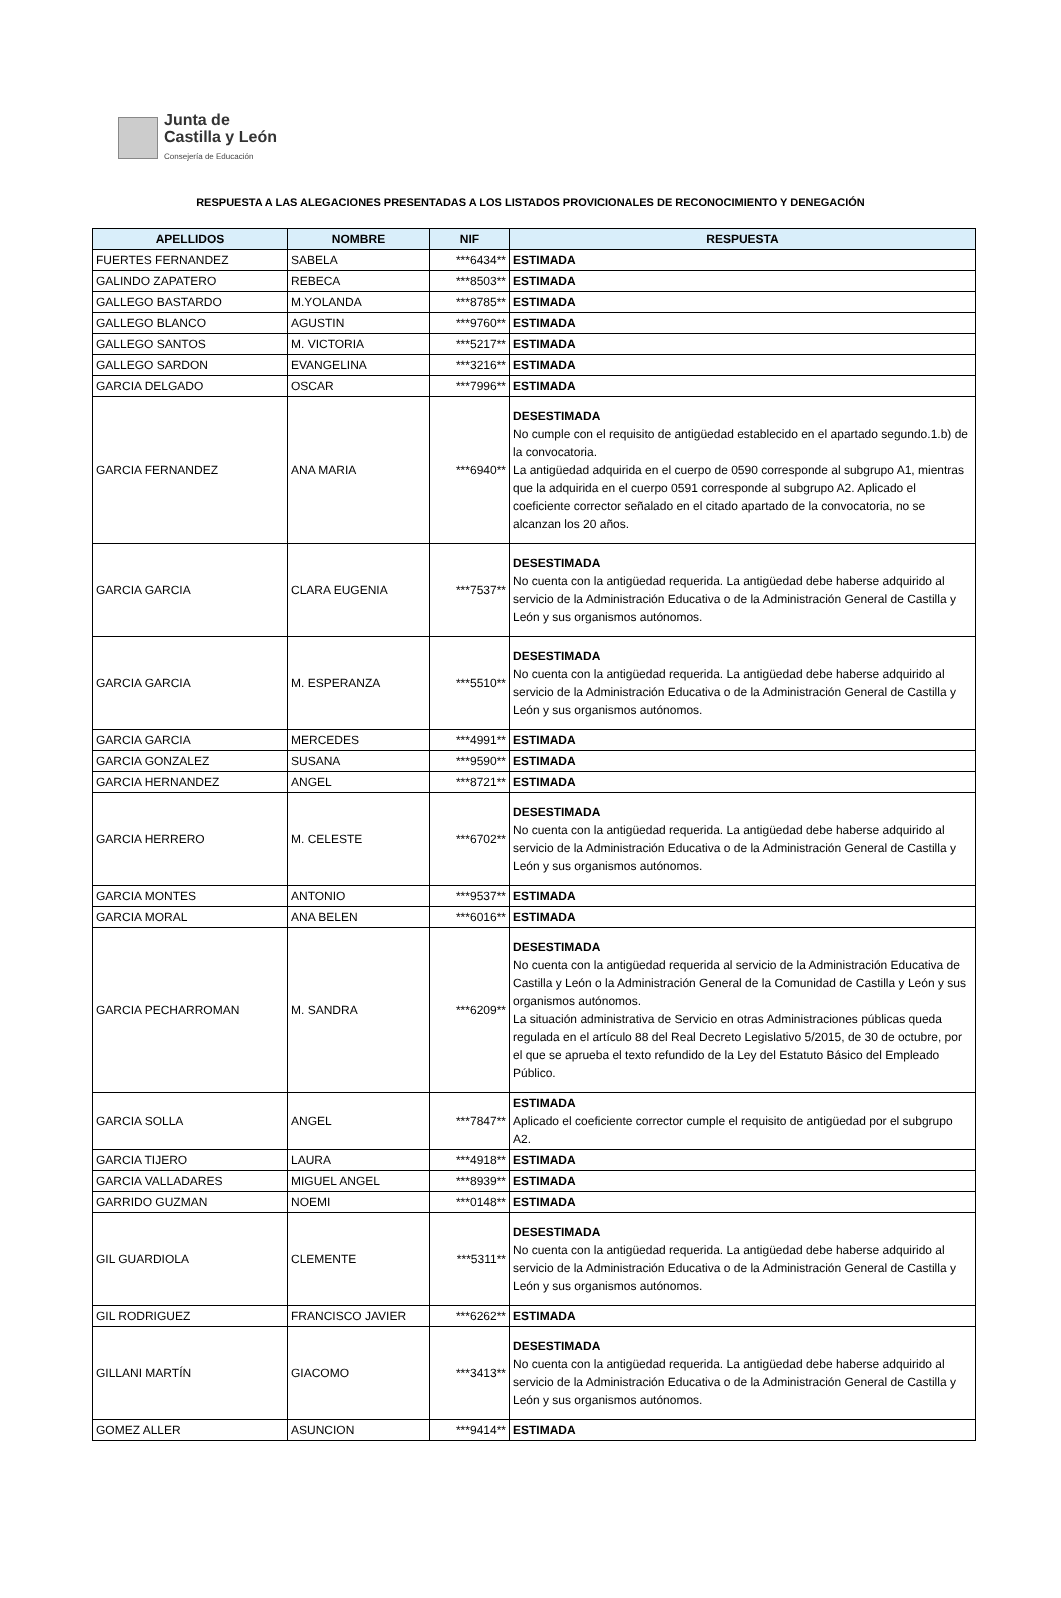Junta de
Castilla y León
Consejería de Educación
RESPUESTA A LAS ALEGACIONES PRESENTADAS A LOS LISTADOS PROVICIONALES DE RECONOCIMIENTO Y DENEGACIÓN
| APELLIDOS | NOMBRE | NIF | RESPUESTA |
| --- | --- | --- | --- |
| FUERTES FERNANDEZ | SABELA | ***6434** | ESTIMADA |
| GALINDO ZAPATERO | REBECA | ***8503** | ESTIMADA |
| GALLEGO BASTARDO | M.YOLANDA | ***8785** | ESTIMADA |
| GALLEGO BLANCO | AGUSTIN | ***9760** | ESTIMADA |
| GALLEGO SANTOS | M. VICTORIA | ***5217** | ESTIMADA |
| GALLEGO SARDON | EVANGELINA | ***3216** | ESTIMADA |
| GARCIA DELGADO | OSCAR | ***7996** | ESTIMADA |
| GARCIA FERNANDEZ | ANA MARIA | ***6940** | DESESTIMADA No cumple con el requisito de antigüedad establecido en el apartado segundo.1.b) de la convocatoria. La antigüedad adquirida en el cuerpo de 0590 corresponde al subgrupo A1, mientras que la adquirida en el cuerpo 0591 corresponde al subgrupo A2. Aplicado el coeficiente corrector señalado en el citado apartado de la convocatoria, no se alcanzan los 20 años. |
| GARCIA GARCIA | CLARA EUGENIA | ***7537** | DESESTIMADA No cuenta con la antigüedad requerida. La antigüedad debe haberse adquirido al servicio de la Administración Educativa o de la Administración General de Castilla y León y sus organismos autónomos. |
| GARCIA GARCIA | M. ESPERANZA | ***5510** | DESESTIMADA No cuenta con la antigüedad requerida. La antigüedad debe haberse adquirido al servicio de la Administración Educativa o de la Administración General de Castilla y León y sus organismos autónomos. |
| GARCIA GARCIA | MERCEDES | ***4991** | ESTIMADA |
| GARCIA GONZALEZ | SUSANA | ***9590** | ESTIMADA |
| GARCIA HERNANDEZ | ANGEL | ***8721** | ESTIMADA |
| GARCIA HERRERO | M. CELESTE | ***6702** | DESESTIMADA No cuenta con la antigüedad requerida. La antigüedad debe haberse adquirido al servicio de la Administración Educativa o de la Administración General de Castilla y León y sus organismos autónomos. |
| GARCIA MONTES | ANTONIO | ***9537** | ESTIMADA |
| GARCIA MORAL | ANA BELEN | ***6016** | ESTIMADA |
| GARCIA PECHARROMAN | M. SANDRA | ***6209** | DESESTIMADA No cuenta con la antigüedad requerida al servicio de la Administración Educativa de Castilla y León o la Administración General de la Comunidad de Castilla y León y sus organismos autónomos. La situación administrativa de Servicio en otras Administraciones públicas queda regulada en el artículo 88 del Real Decreto Legislativo 5/2015, de 30 de octubre, por el que se aprueba el texto refundido de la Ley del Estatuto Básico del Empleado Público. |
| GARCIA SOLLA | ANGEL | ***7847** | ESTIMADA Aplicado el coeficiente corrector cumple el requisito de antigüedad por el subgrupo A2. |
| GARCIA TIJERO | LAURA | ***4918** | ESTIMADA |
| GARCIA VALLADARES | MIGUEL ANGEL | ***8939** | ESTIMADA |
| GARRIDO GUZMAN | NOEMI | ***0148** | ESTIMADA |
| GIL GUARDIOLA | CLEMENTE | ***5311** | DESESTIMADA No cuenta con la antigüedad requerida. La antigüedad debe haberse adquirido al servicio de la Administración Educativa o de la Administración General de Castilla y León y sus organismos autónomos. |
| GIL RODRIGUEZ | FRANCISCO JAVIER | ***6262** | ESTIMADA |
| GILLANI MARTÍN | GIACOMO | ***3413** | DESESTIMADA No cuenta con la antigüedad requerida. La antigüedad debe haberse adquirido al servicio de la Administración Educativa o de la Administración General de Castilla y León y sus organismos autónomos. |
| GOMEZ ALLER | ASUNCION | ***9414** | ESTIMADA |